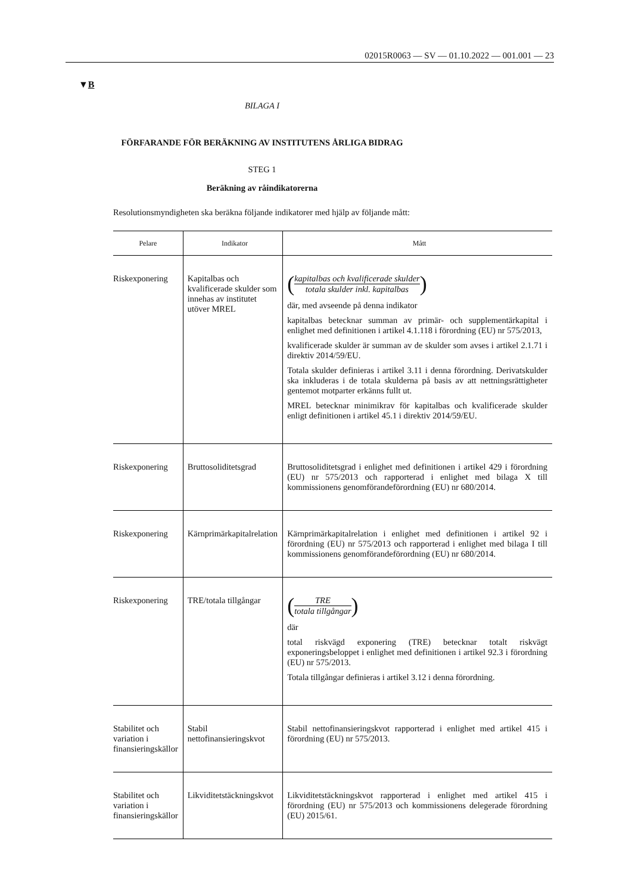02015R0063 — SV — 01.10.2022 — 001.001 — 23
▼B
BILAGA I
FÖRFARANDE FÖR BERÄKNING AV INSTITUTENS ÅRLIGA BIDRAG
STEG 1
Beräkning av råindikatorerna
Resolutionsmyndigheten ska beräkna följande indikatorer med hjälp av följande mått:
| Pelare | Indikator | Mått |
| --- | --- | --- |
| Riskexponering | Kapitalbas och kvalificerade skulder som innehas av institutet utöver MREL | ( kapitalbas och kvalificerade skulder totala skulder inkl. kapitalbas ) där, med avseende på denna indikator kapitalbas betecknar summan av primär- och supplementärkapital i enlighet med definitionen i artikel 4.1.118 i förordning (EU) nr 575/2013, kvalificerade skulder är summan av de skulder som avses i artikel 2.1.71 i direktiv 2014/59/EU. Totala skulder definieras i artikel 3.11 i denna förordning. Derivatskulder ska inkluderas i de totala skulderna på basis av att nettningsrättigheter gentemot motparter erkänns fullt ut. MREL betecknar minimikrav för kapitalbas och kvalificerade skulder enligt definitionen i artikel 45.1 i direktiv 2014/59/EU. |
| Riskexponering | Bruttosoliditetsgrad | Bruttosoliditetsgrad i enlighet med definitionen i artikel 429 i förordning (EU) nr 575/2013 och rapporterad i enlighet med bilaga X till kommissionens genomförandeförordning (EU) nr 680/2014. |
| Riskexponering | Kärnprimärkapitalrelation | Kärnprimärkapitalrelation i enlighet med definitionen i artikel 92 i förordning (EU) nr 575/2013 och rapporterad i enlighet med bilaga I till kommissionens genomförandeförordning (EU) nr 680/2014. |
| Riskexponering | TRE/totala tillgångar | ( TRE totala tillgångar ) där total riskvägd exponering (TRE) betecknar totalt riskvägt exponeringsbeloppet i enlighet med definitionen i artikel 92.3 i förordning (EU) nr 575/2013. Totala tillgångar definieras i artikel 3.12 i denna förordning. |
| Stabilitet och variation i finansieringskällor | Stabil nettofinansieringskvot | Stabil nettofinansieringskvot rapporterad i enlighet med artikel 415 i förordning (EU) nr 575/2013. |
| Stabilitet och variation i finansieringskällor | Likviditetstäckningskvot | Likviditetstäckningskvot rapporterad i enlighet med artikel 415 i förordning (EU) nr 575/2013 och kommissionens delegerade förordning (EU) 2015/61. |